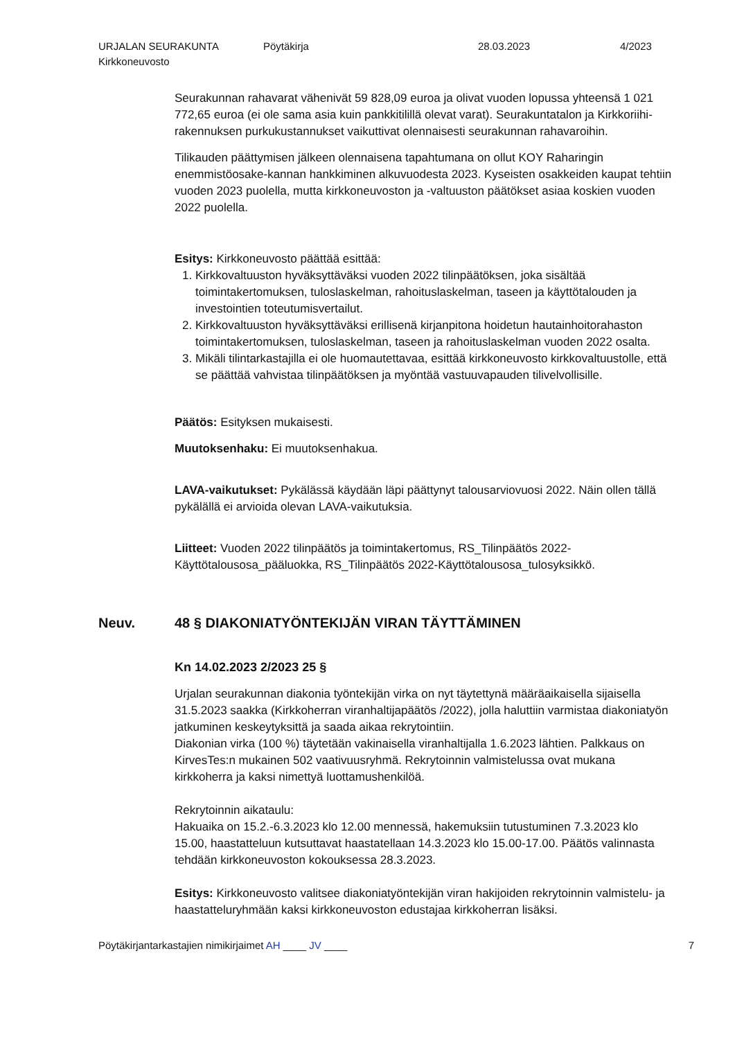URJALAN SEURAKUNTA
Kirkkoneuvosto
Pöytäkirja 28.03.2023 4/2023
Seurakunnan rahavarat vähenivät 59 828,09 euroa ja olivat vuoden lopussa yhteensä 1 021 772,65 euroa (ei ole sama asia kuin pankkitilillä olevat varat). Seurakuntatalon ja Kirkkoriihi-rakennuksen purkukustannukset vaikuttivat olennaisesti seurakunnan rahavaroihin.
Tilikauden päättymisen jälkeen olennaisena tapahtumana on ollut KOY Raharingin enemmistöosake-kannan hankkiminen alkuvuodesta 2023. Kyseisten osakkeiden kaupat tehtiin vuoden 2023 puolella, mutta kirkkoneuvoston ja -valtuuston päätökset asiaa koskien vuoden 2022 puolella.
Esitys: Kirkkoneuvosto päättää esittää:
1. Kirkkovaltuuston hyväksyttäväksi vuoden 2022 tilinpäätöksen, joka sisältää toimintakertomuksen, tuloslaskelman, rahoituslaskelman, taseen ja käyttötalouden ja investointien toteutumisvertailut.
2. Kirkkovaltuuston hyväksyttäväksi erillisenä kirjanpitona hoidetun hautainhoitorahaston toimintakertomuksen, tuloslaskelman, taseen ja rahoituslaskelman vuoden 2022 osalta.
3. Mikäli tilintarkastajilla ei ole huomautettavaa, esittää kirkkoneuvosto kirkkovaltuustolle, että se päättää vahvistaa tilinpäätöksen ja myöntää vastuuvapauden tilivelvollisille.
Päätös: Esityksen mukaisesti.
Muutoksenhaku: Ei muutoksenhakua.
LAVA-vaikutukset: Pykälässä käydään läpi päättynyt talousarviovuosi 2022. Näin ollen tällä pykälällä ei arvioida olevan LAVA-vaikutuksia.
Liitteet: Vuoden 2022 tilinpäätös ja toimintakertomus, RS_Tilinpäätös 2022-Käyttötalousosa_pääluokka, RS_Tilinpäätös 2022-Käyttötalousosa_tulosyksikkö.
Neuv. 48 § DIAKONIATYÖNTEKIJÄN VIRAN TÄYTTÄMINEN
Kn 14.02.2023 2/2023 25 §
Urjalan seurakunnan diakonia työntekijän virka on nyt täytettynä määräaikaisella sijaisella 31.5.2023 saakka (Kirkkoherran viranhaltijapäätös /2022), jolla haluttiin varmistaa diakoniatyön jatkuminen keskeytyksittä ja saada aikaa rekrytointiin.
Diakonian virka (100 %) täytetään vakinaisella viranhaltijalla 1.6.2023 lähtien. Palkkaus on KirvesTes:n mukainen 502 vaativuusryhmä. Rekrytoinnin valmistelussa ovat mukana kirkkoherra ja kaksi nimettyä luottamushenkilöä.
Rekrytoinnin aikataulu:
Hakuaika on 15.2.-6.3.2023 klo 12.00 mennessä, hakemuksiin tutustuminen 7.3.2023 klo 15.00, haastatteluun kutsuttavat haastatellaan 14.3.2023 klo 15.00-17.00. Päätös valinnasta tehdään kirkkoneuvoston kokouksessa 28.3.2023.
Esitys: Kirkkoneuvosto valitsee diakoniatyöntekijän viran hakijoiden rekrytoinnin valmistelu- ja haastatteluryhmään kaksi kirkkoneuvoston edustajaa kirkkoherran lisäksi.
Pöytäkirjantarkastajien nimikirjaimet AH ____ JV ____
7